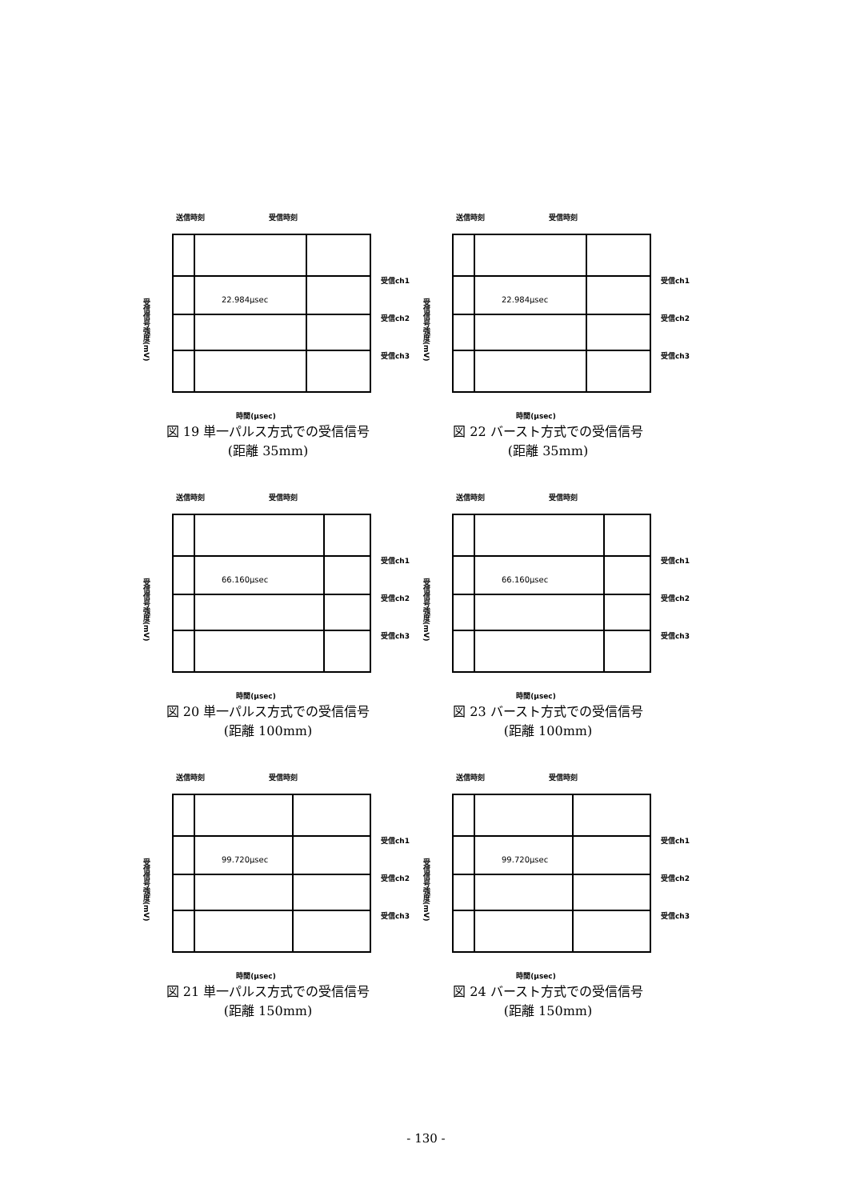送信時刻 受信時刻
受信信号強度(mV)
22.984μsec
受信ch1
受信ch2
受信ch3
時間(μsec)
図 19 単一パルス方式での受信信号
(距離 35mm)
送信時刻 受信時刻
受信信号強度(mV)
22.984μsec
受信ch1
受信ch2
受信ch3
時間(μsec)
図 22 バースト方式での受信信号
(距離 35mm)
送信時刻 受信時刻
受信信号強度(mV)
66.160μsec
受信ch1
受信ch2
受信ch3
時間(μsec)
図 20 単一パルス方式での受信信号
(距離 100mm)
送信時刻 受信時刻
受信信号強度(mV)
66.160μsec
受信ch1
受信ch2
受信ch3
時間(μsec)
図 23 バースト方式での受信信号
(距離 100mm)
送信時刻 受信時刻
受信信号強度(mV)
99.720μsec
受信ch1
受信ch2
受信ch3
時間(μsec)
図 21 単一パルス方式での受信信号
(距離 150mm)
送信時刻 受信時刻
受信信号強度(mV)
99.720μsec
受信ch1
受信ch2
受信ch3
時間(μsec)
図 24 バースト方式での受信信号
(距離 150mm)
- 130 -